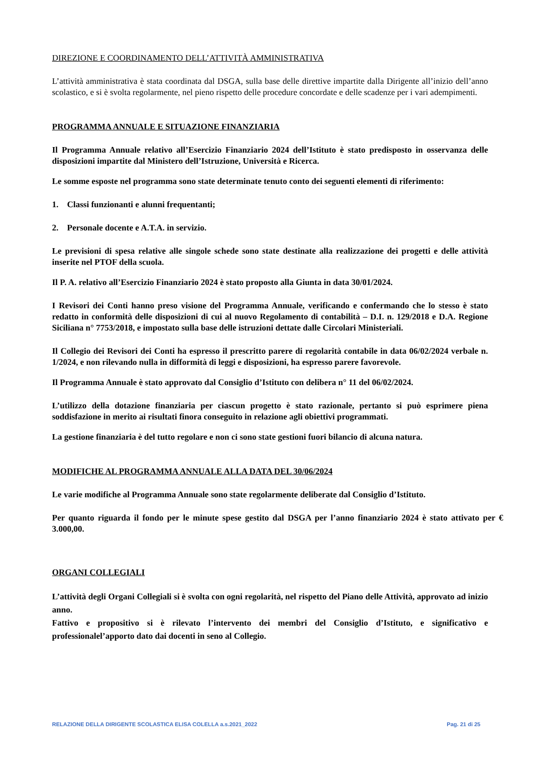DIREZIONE E COORDINAMENTO DELL’ATTIVITÀ AMMINISTRATIVA
L’attività amministrativa è stata coordinata dal DSGA, sulla base delle direttive impartite dalla Dirigente all’inizio dell’anno scolastico, e si è svolta regolarmente, nel pieno rispetto delle procedure concordate e delle scadenze per i vari adempimenti.
PROGRAMMA ANNUALE E SITUAZIONE FINANZIARIA
Il Programma Annuale relativo all’Esercizio Finanziario 2024 dell’Istituto è stato predisposto in osservanza delle disposizioni impartite dal Ministero dell’Istruzione, Università e Ricerca.
Le somme esposte nel programma sono state determinate tenuto conto dei seguenti elementi di riferimento:
1. Classi funzionanti e alunni frequentanti;
2. Personale docente e A.T.A. in servizio.
Le previsioni di spesa relative alle singole schede sono state destinate alla realizzazione dei progetti e delle attività inserite nel PTOF della scuola.
Il P. A. relativo all’Esercizio Finanziario 2024 è stato proposto alla Giunta in data 30/01/2024.
I Revisori dei Conti hanno preso visione del Programma Annuale, verificando e confermando che lo stesso è stato redatto in conformità delle disposizioni di cui al nuovo Regolamento di contabilità – D.I. n. 129/2018 e D.A. Regione Siciliana n° 7753/2018, e impostato sulla base delle istruzioni dettate dalle Circolari Ministeriali.
Il Collegio dei Revisori dei Conti ha espresso il prescritto parere di regolarità contabile in data 06/02/2024 verbale n. 1/2024, e non rilevando nulla in difformità di leggi e disposizioni, ha espresso parere favorevole.
Il Programma Annuale è stato approvato dal Consiglio d’Istituto con delibera n° 11 del 06/02/2024.
L’utilizzo della dotazione finanziaria per ciascun progetto è stato razionale, pertanto si può esprimere piena soddisfazione in merito ai risultati finora conseguito in relazione agli obiettivi programmati.
La gestione finanziaria è del tutto regolare e non ci sono state gestioni fuori bilancio di alcuna natura.
MODIFICHE AL PROGRAMMA ANNUALE ALLA DATA DEL 30/06/2024
Le varie modifiche al Programma Annuale sono state regolarmente deliberate dal Consiglio d’Istituto.
Per quanto riguarda il fondo per le minute spese gestito dal DSGA per l’anno finanziario 2024 è stato attivato per € 3.000,00.
ORGANI COLLEGIALI
L’attività degli Organi Collegiali si è svolta con ogni regolarità, nel rispetto del Piano delle Attività, approvato ad inizio anno.
Fattivo e propositivo si è rilevato l’intervento dei membri del Consiglio d’Istituto, e significativo e professionalel’apporto dato dai docenti in seno al Collegio.
RELAZIONE DELLA DIRIGENTE SCOLASTICA ELISA COLELLA a.s.2021_2022 Pag. 21 di 25